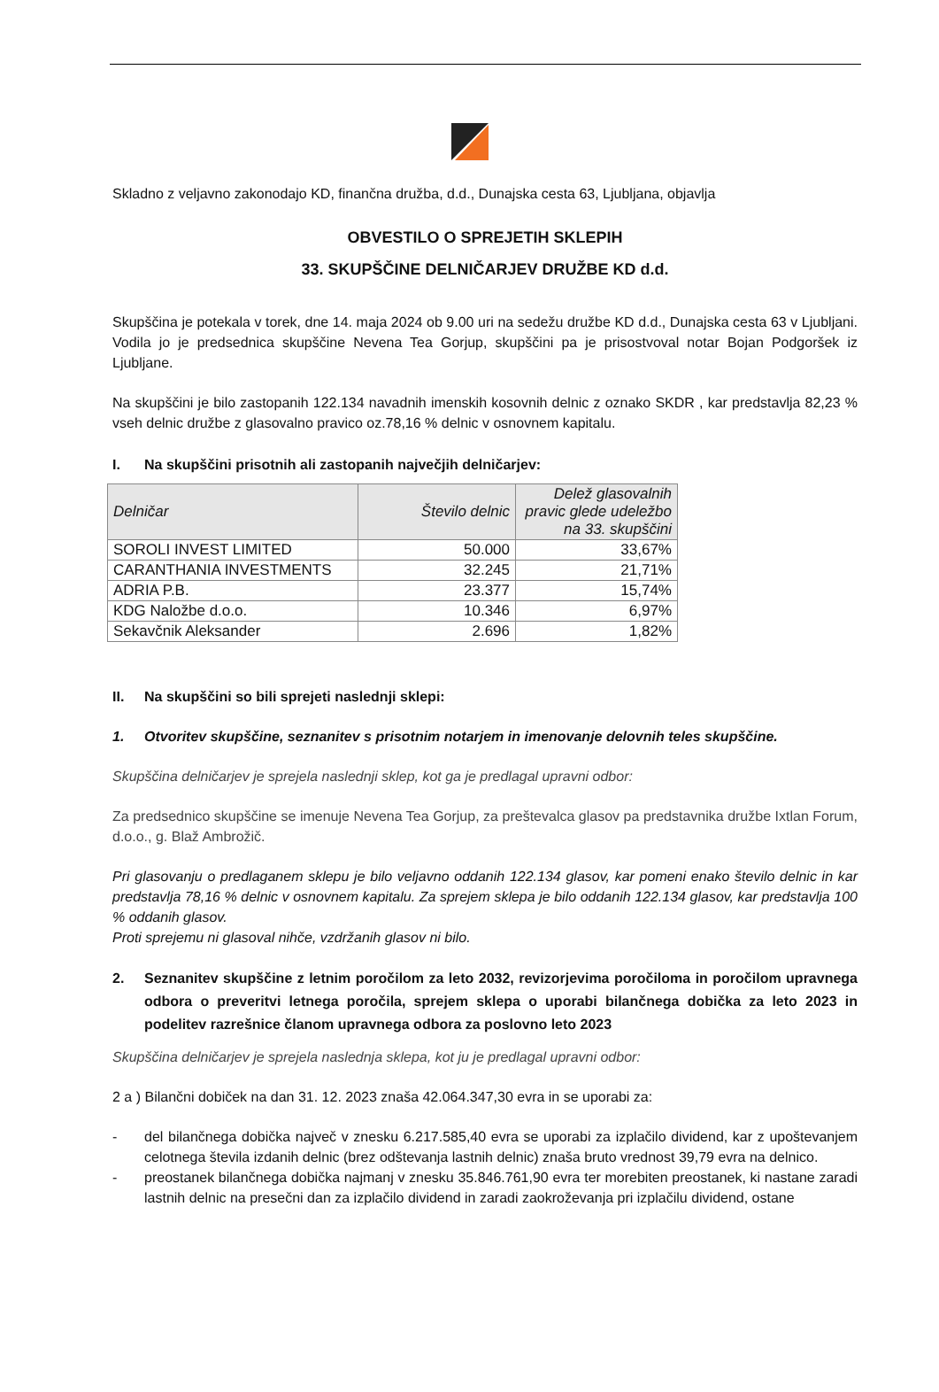Skladno z veljavno zakonodajo KD, finančna družba, d.d., Dunajska cesta 63, Ljubljana, objavlja
OBVESTILO O SPREJETIH SKLEPIH
33. SKUPŠČINE DELNIČARJEV DRUŽBE KD d.d.
Skupščina je potekala v torek, dne 14. maja 2024 ob 9.00 uri na sedežu družbe KD d.d., Dunajska cesta 63 v Ljubljani. Vodila jo je predsednica skupščine Nevena Tea Gorjup, skupščini pa je prisostvoval notar Bojan Podgoršek iz Ljubljane.
Na skupščini je bilo zastopanih 122.134 navadnih imenskih kosovnih delnic z oznako SKDR , kar predstavlja 82,23 % vseh delnic družbe z glasovalno pravico oz.78,16 % delnic v osnovnem kapitalu.
I. Na skupščini prisotnih ali zastopanih največjih delničarjev:
| Delničar | Število delnic | Delež glasovalnih pravic glede udeležbo na 33. skupščini |
| --- | --- | --- |
| SOROLI INVEST LIMITED | 50.000 | 33,67% |
| CARANTHANIA INVESTMENTS | 32.245 | 21,71% |
| ADRIA P.B. | 23.377 | 15,74% |
| KDG Naložbe d.o.o. | 10.346 | 6,97% |
| Sekavčnik Aleksander | 2.696 | 1,82% |
II. Na skupščini so bili sprejeti naslednji sklepi:
1. Otvoritev skupščine, seznanitev s prisotnim notarjem in imenovanje delovnih teles skupščine.
Skupščina delničarjev je sprejela naslednji sklep, kot ga je predlagal upravni odbor:
Za predsednico skupščine se imenuje Nevena Tea Gorjup, za preštevalca glasov pa predstavnika družbe Ixtlan Forum, d.o.o., g. Blaž Ambrožič.
Pri glasovanju o predlaganem sklepu je bilo veljavno oddanih 122.134 glasov, kar pomeni enako število delnic in kar predstavlja 78,16 % delnic v osnovnem kapitalu. Za sprejem sklepa je bilo oddanih 122.134 glasov, kar predstavlja 100 % oddanih glasov.
Proti sprejemu ni glasoval nihče, vzdržanih glasov ni bilo.
2. Seznanitev skupščine z letnim poročilom za leto 2032, revizorjevima poročiloma in poročilom upravnega odbora o preveritvi letnega poročila, sprejem sklepa o uporabi bilančnega dobička za leto 2023 in podelitev razrešnice članom upravnega odbora za poslovno leto 2023
Skupščina delničarjev je sprejela naslednja sklepa, kot ju je predlagal upravni odbor:
2 a ) Bilančni dobiček na dan 31. 12. 2023 znaša 42.064.347,30 evra in se uporabi za:
- del bilančnega dobička največ v znesku 6.217.585,40 evra se uporabi za izplačilo dividend, kar z upoštevanjem celotnega števila izdanih delnic (brez odštevanja lastnih delnic) znaša bruto vrednost 39,79 evra na delnico.
- preostanek bilančnega dobička najmanj v znesku 35.846.761,90 evra ter morebiten preostanek, ki nastane zaradi lastnih delnic na presečni dan za izplačilo dividend in zaradi zaokroževanja pri izplačilu dividend, ostane